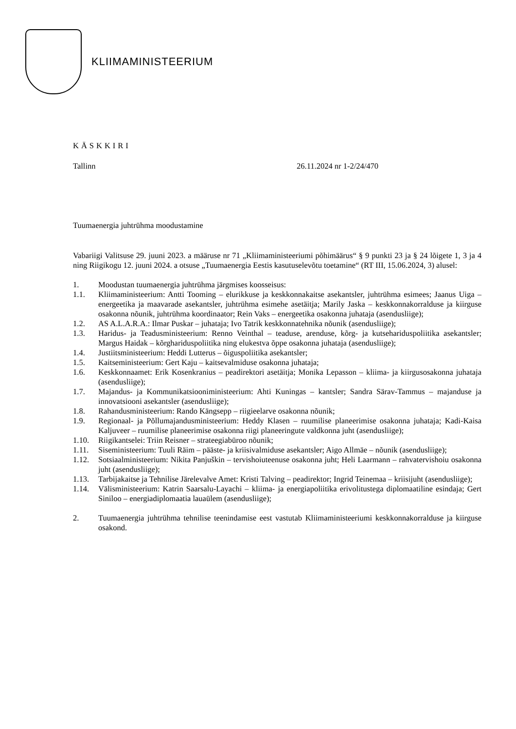KLIIMAMINISTEERIUM
KÄSKKIRI
Tallinn 26.11.2024 nr 1-2/24/470
Tuumaenergia juhtrühma moodustamine
Vabariigi Valitsuse 29. juuni 2023. a määruse nr 71 „Kliimaministeeriumi põhimäärus“ § 9 punkti 23 ja § 24 lõigete 1, 3 ja 4 ning Riigikogu 12. juuni 2024. a otsuse „Tuumaenergia Eestis kasutuselevõtu toetamine“ (RT III, 15.06.2024, 3) alusel:
1. Moodustan tuumaenergia juhtrühma järgmises koosseisus:
1.1. Kliimaministeerium: Antti Tooming – elurikkuse ja keskkonnakaitse asekantsler, juhtrühma esimees; Jaanus Uiga – energeetika ja maavarade asekantsler, juhtrühma esimehe asetäitja; Marily Jaska – keskkonnakorralduse ja kiirguse osakonna nõunik, juhtrühma koordinaator; Rein Vaks – energeetika osakonna juhataja (asendusliige);
1.2. AS A.L.A.R.A.: Ilmar Puskar – juhataja; Ivo Tatrik keskkonnatehnika nõunik (asendusliige);
1.3. Haridus- ja Teadusministeerium: Renno Veinthal – teaduse, arenduse, kõrg- ja kutsehariduspoliitika asekantsler; Margus Haidak – kõrghariduspoliitika ning elukestva õppe osakonna juhataja (asendusliige);
1.4. Justiitsministeerium: Heddi Lutterus – õiguspoliitika asekantsler;
1.5. Kaitseministeerium: Gert Kaju – kaitsevalmiduse osakonna juhataja;
1.6. Keskkonnaamet: Erik Kosenkranius – peadirektori asetäitja; Monika Lepasson – kliima- ja kiirgusosakonna juhataja (asendusliige);
1.7. Majandus- ja Kommunikatsiooniministeerium: Ahti Kuningas – kantsler; Sandra Särav-Tammus – majanduse ja innovatsiooni asekantsler (asendusliige);
1.8. Rahandusministeerium: Rando Kängsepp – riigieelarve osakonna nõunik;
1.9. Regionaal- ja Põllumajandusministeerium: Heddy Klasen – ruumilise planeerimise osakonna juhataja; Kadi-Kaisa Kaljuveer – ruumilise planeerimise osakonna riigi planeeringute valdkonna juht (asendusliige);
1.10. Riigikantselei: Triin Reisner – strateegiabüroo nõunik;
1.11. Siseministeerium: Tuuli Räim – pääste- ja kriisivalmiduse asekantsler; Aigo Allmäe – nõunik (asendusliige);
1.12. Sotsiaalministeerium: Nikita Panjuškin – tervishoiuteenuse osakonna juht; Heli Laarmann – rahvatervishoiu osakonna juht (asendusliige);
1.13. Tarbijakaitse ja Tehnilise Järelevalve Amet: Kristi Talving – peadirektor; Ingrid Teinemaa – kriisijuht (asendusliige);
1.14. Välisministeerium: Katrin Saarsalu-Layachi – kliima- ja energiapoliitika erivolitustega diplomaatiline esindaja; Gert Siniloo – energiadiplomaatia lauaülem (asendusliige);
2. Tuumaenergia juhtrühma tehnilise teenindamise eest vastutab Kliimaministeeriumi keskkonnakorralduse ja kiirguse osakond.